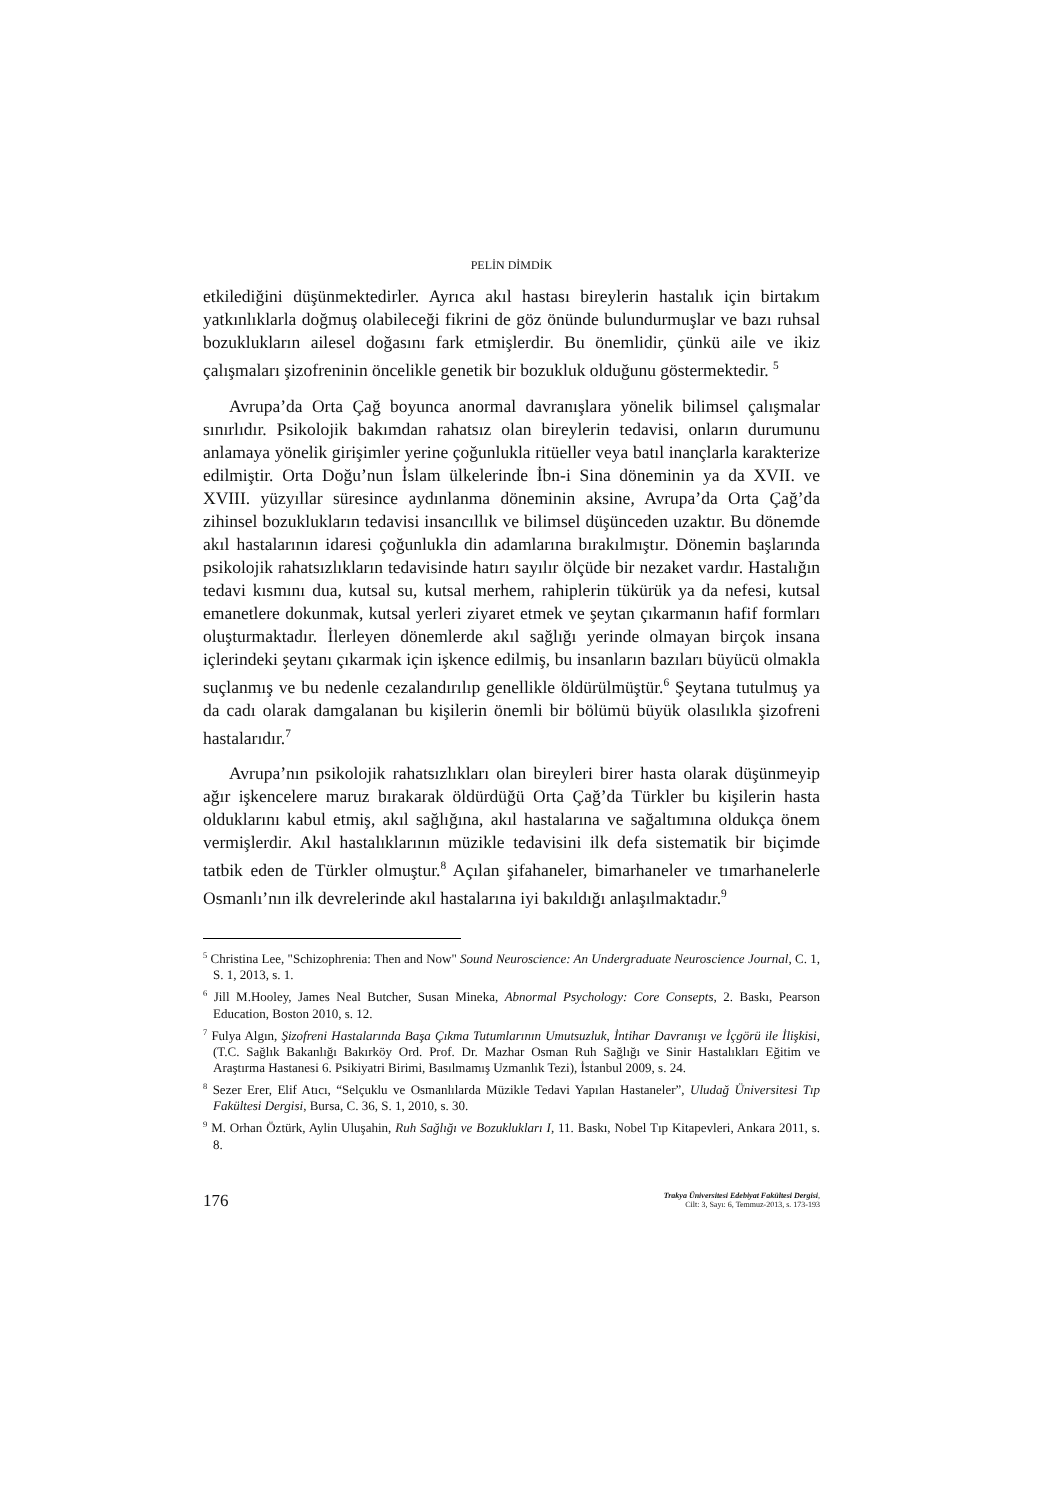PELİN DİMDİK
etkilediğini düşünmektedirler. Ayrıca akıl hastası bireylerin hastalık için birtakım yatkınlıklarla doğmuş olabileceği fikrini de göz önünde bulundurmuşlar ve bazı ruhsal bozuklukların ailesel doğasını fark etmişlerdir. Bu önemlidir, çünkü aile ve ikiz çalışmaları şizofreninin öncelikle genetik bir bozukluk olduğunu göstermektedir. <sup>5</sup>
Avrupa’da Orta Çağ boyunca anormal davranışlara yönelik bilimsel çalışmalar sınırlıdır. Psikolojik bakımdan rahatsız olan bireylerin tedavisi, onların durumunu anlamaya yönelik girişimler yerine çoğunlukla ritüeller veya batıl inançlarla karakterize edilmiştir. Orta Doğu’nun İslam ülkelerinde İbn-i Sina döneminin ya da XVII. ve XVIII. yüzyıllar süresince aydınlanma döneminin aksine, Avrupa’da Orta Çağ’da zihinsel bozuklukların tedavisi insancıllık ve bilimsel düşünceden uzaktır. Bu dönemde akıl hastalarının idaresi çoğunlukla din adamlarına bırakılmıştır. Dönemin başlarında psikolojik rahatsızlıkların tedavisinde hatırı sayılır ölçüde bir nezaket vardır. Hastalığın tedavi kısmını dua, kutsal su, kutsal merhem, rahiplerin tükürük ya da nefesi, kutsal emanetlere dokunmak, kutsal yerleri ziyaret etmek ve şeytan çıkarmanın hafif formları oluşturmaktadır. İlerleyen dönemlerde akıl sağlığı yerinde olmayan birçok insana içlerindeki şeytanı çıkarmak için işkence edilmiş, bu insanların bazıları büyücü olmakla suçlanmış ve bu nedenle cezalandırılıp genellikle öldürülmüştür.<sup>6</sup> Şeytana tutulmuş ya da cadı olarak damgalanan bu kişilerin önemli bir bölümü büyük olasılıkla şizofreni hastalarıdır.<sup>7</sup>
Avrupa’nın psikolojik rahatsızlıkları olan bireyleri birer hasta olarak düşünmeyip ağır işkencelere maruz bırakarak öldürdüğü Orta Çağ’da Türkler bu kişilerin hasta olduklarını kabul etmiş, akıl sağlığına, akıl hastalarına ve sağaltımına oldukça önem vermişlerdir. Akıl hastalıklarının müzikle tedavisini ilk defa sistematik bir biçimde tatbik eden de Türkler olmuştur.<sup>8</sup> Açılan şifahaneler, bimarhaneler ve tımarhanelerle Osmanlı’nın ilk devrelerinde akıl hastalarına iyi bakıldığı anlaşılmaktadır.<sup>9</sup>
<sup>5</sup> Christina Lee, "Schizophrenia: Then and Now" Sound Neuroscience: An Undergraduate Neuroscience Journal, C. 1, S. 1, 2013, s. 1.
<sup>6</sup> Jill M.Hooley, James Neal Butcher, Susan Mineka, Abnormal Psychology: Core Consepts, 2. Baskı, Pearson Education, Boston 2010, s. 12.
<sup>7</sup> Fulya Algın, Şizofreni Hastalarında Başa Çıkma Tutumlarının Umutsuzluk, İntihar Davranışı ve İçgörü ile İlişkisi, (T.C. Sağlık Bakanlığı Bakırköy Ord. Prof. Dr. Mazhar Osman Ruh Sağlığı ve Sinir Hastalıkları Eğitim ve Araştırma Hastanesi 6. Psikiyatri Birimi, Basılmamış Uzmanlık Tezi), İstanbul 2009, s. 24.
<sup>8</sup> Sezer Erer, Elif Atıcı, “Selçuklu ve Osmanlılarda Müzikle Tedavi Yapılan Hastaneler”, Uludağ Üniversitesi Tıp Fakültesi Dergisi, Bursa, C. 36, S. 1, 2010, s. 30.
<sup>9</sup> M. Orhan Öztürk, Aylin Uluşahin, Ruh Sağlığı ve Bozuklukları I, 11. Baskı, Nobel Tıp Kitapevleri, Ankara 2011, s. 8.
176
Trakya Üniversitesi Edebiyat Fakültesi Dergisi,
Cilt: 3, Sayı: 6, Temmuz-2013, s. 173-193